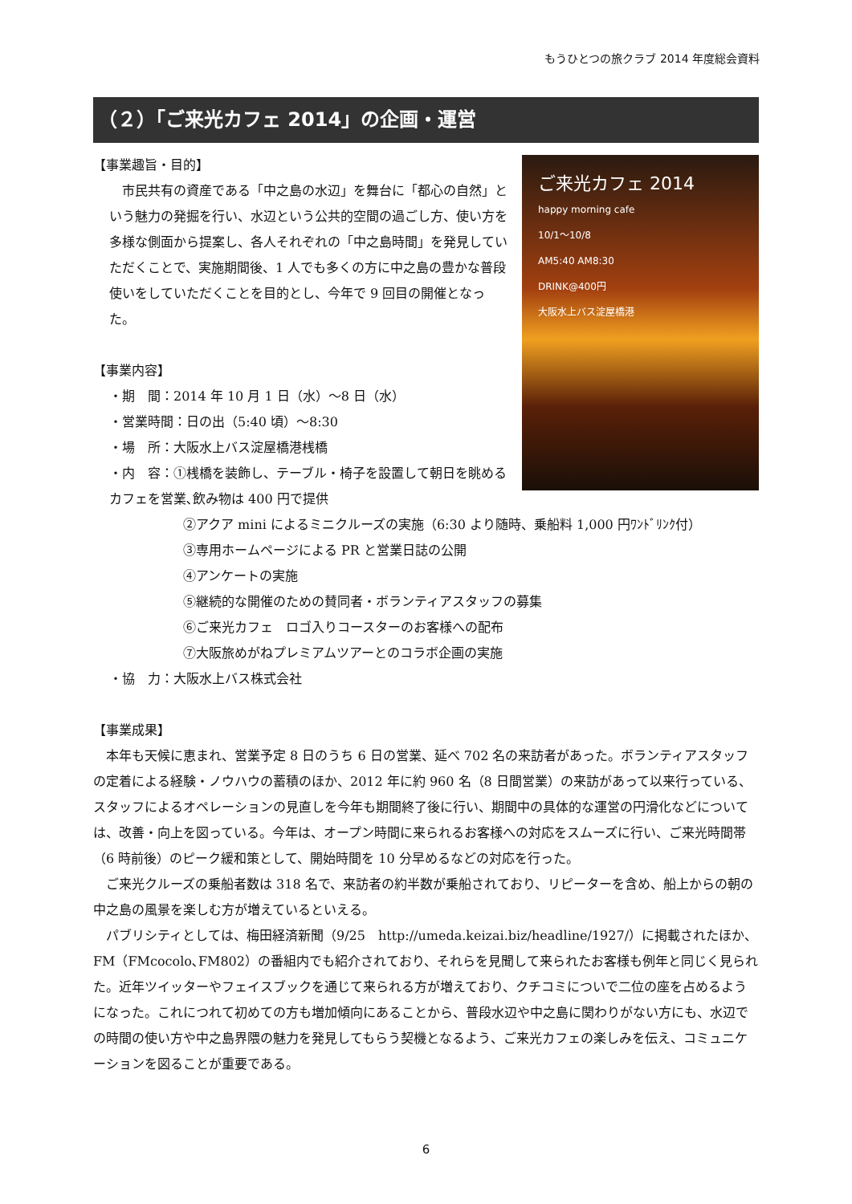もうひとつの旅クラブ 2014 年度総会資料
（２）「ご来光カフェ 2014」の企画・運営
ご来光カフェ 2014
happy morning cafe
10/1〜10/8
AM5:40 AM8:30
DRINK@400円
大阪水上バス淀屋橋港
【事業趣旨・目的】
　市民共有の資産である「中之島の水辺」を舞台に「都心の自然」という魅力の発掘を行い、水辺という公共的空間の過ごし方、使い方を多様な側面から提案し、各人それぞれの「中之島時間」を発見していただくことで、実施期間後、1 人でも多くの方に中之島の豊かな普段使いをしていただくことを目的とし、今年で 9 回目の開催となった。
【事業内容】
・期　間：2014 年 10 月 1 日（水）〜8 日（水）
・営業時間：日の出（5:40 頃）〜8:30
・場　所：大阪水上バス淀屋橋港桟橋
・内　容：①桟橋を装飾し、テーブル・椅子を設置して朝日を眺めるカフェを営業､飲み物は 400 円で提供
②アクア mini によるミニクルーズの実施（6:30 より随時、乗船料 1,000 円ﾜﾝﾄﾞﾘﾝｸ付）
③専用ホームページによる PR と営業日誌の公開
④アンケートの実施
⑤継続的な開催のための賛同者・ボランティアスタッフの募集
⑥ご来光カフェ　ロゴ入りコースターのお客様への配布
⑦大阪旅めがねプレミアムツアーとのコラボ企画の実施
・協　力：大阪水上バス株式会社
【事業成果】
　本年も天候に恵まれ、営業予定 8 日のうち 6 日の営業、延べ 702 名の来訪者があった。ボランティアスタッフの定着による経験・ノウハウの蓄積のほか、2012 年に約 960 名（8 日間営業）の来訪があって以来行っている、スタッフによるオペレーションの見直しを今年も期間終了後に行い、期間中の具体的な運営の円滑化などについては、改善・向上を図っている。今年は、オープン時間に来られるお客様への対応をスムーズに行い、ご来光時間帯（6 時前後）のピーク緩和策として、開始時間を 10 分早めるなどの対応を行った。
　ご来光クルーズの乗船者数は 318 名で、来訪者の約半数が乗船されており、リピーターを含め、船上からの朝の中之島の風景を楽しむ方が増えているといえる。
　パブリシティとしては、梅田経済新聞（9/25　http://umeda.keizai.biz/headline/1927/）に掲載されたほか、FM（FMcocolo､FM802）の番組内でも紹介されており、それらを見聞して来られたお客様も例年と同じく見られた。近年ツイッターやフェイスブックを通じて来られる方が増えており、クチコミについで二位の座を占めるようになった。これにつれて初めての方も増加傾向にあることから、普段水辺や中之島に関わりがない方にも、水辺での時間の使い方や中之島界隈の魅力を発見してもらう契機となるよう、ご来光カフェの楽しみを伝え、コミュニケーションを図ることが重要である。
6